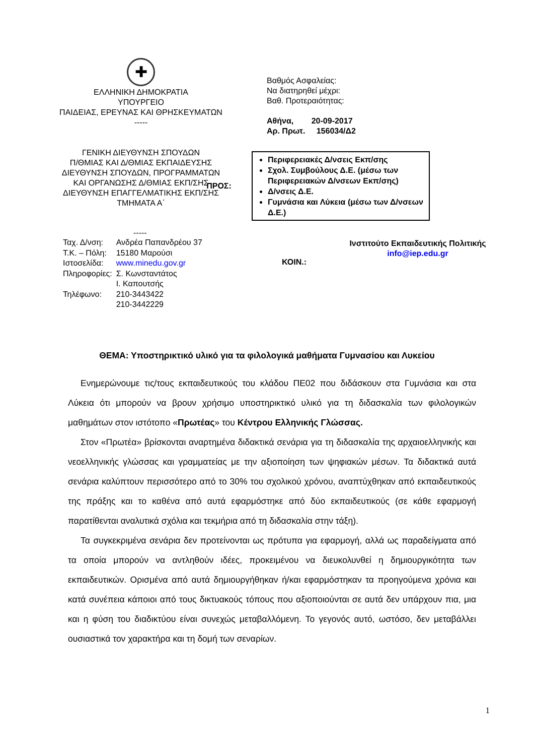✚
ΕΛΛΗΝΙΚΗ ΔΗΜΟΚΡΑΤΙΑ
ΥΠΟΥΡΓΕΙΟ
ΠΑΙΔΕΙΑΣ, ΕΡΕΥΝΑΣ ΚΑΙ ΘΡΗΣΚΕΥΜΑΤΩΝ
-----
ΓΕΝΙΚΗ ΔΙΕΥΘΥΝΣΗ ΣΠΟΥΔΩΝ
Π/ΘΜΙΑΣ ΚΑΙ Δ/ΘΜΙΑΣ ΕΚΠΑΙΔΕΥΣΗΣ
ΔΙΕΥΘΥΝΣΗ ΣΠΟΥΔΩΝ, ΠΡΟΓΡΑΜΜΑΤΩΝ
ΚΑΙ ΟΡΓΑΝΩΣΗΣ Δ/ΘΜΙΑΣ ΕΚΠ/ΣΗΣ
ΔΙΕΥΘΥΝΣΗ ΕΠΑΓΓΕΛΜΑΤΙΚΗΣ ΕΚΠ/ΣΗΣ
ΤΜΗΜΑΤΑ Α΄
Βαθμός Ασφαλείας:
Να διατηρηθεί μέχρι:
Βαθ. Προτεραιότητας:
Αθήνα, 20-09-2017
Αρ. Πρωτ. 156034/Δ2
ΠΡΟΣ:
Περιφερειακές Δ/νσεις Εκπ/σης
Σχολ. Συμβούλους Δ.Ε. (μέσω των Περιφερειακών Δ/νσεων Εκπ/σης)
Δ/νσεις Δ.Ε.
Γυμνάσια και Λύκεια (μέσω των Δ/νσεων Δ.Ε.)
-----
| Ταχ. Δ/νση: | Ανδρέα Παπανδρέου 37 |
| Τ.Κ. – Πόλη: | 15180 Μαρούσι |
| Ιστοσελίδα: | www.minedu.gov.gr |
| Πληροφορίες: | Σ. Κωνσταντάτος Ι. Καπουτσής |
| Τηλέφωνο: | 210-3443422 210-3442229 |
ΚΟΙΝ.:
Ινστιτούτο Εκπαιδευτικής Πολιτικής
info@iep.edu.gr
ΘΕΜΑ: Υποστηρικτικό υλικό για τα φιλολογικά μαθήματα Γυμνασίου και Λυκείου
Ενημερώνουμε τις/τους εκπαιδευτικούς του κλάδου ΠΕ02 που διδάσκουν στα Γυμνάσια και στα Λύκεια ότι μπορούν να βρουν χρήσιμο υποστηρικτικό υλικό για τη διδασκαλία των φιλολογικών μαθημάτων στον ιστότοπο «Πρωτέας» του Κέντρου Ελληνικής Γλώσσας.
Στον «Πρωτέα» βρίσκονται αναρτημένα διδακτικά σενάρια για τη διδασκαλία της αρχαιοελληνικής και νεοελληνικής γλώσσας και γραμματείας με την αξιοποίηση των ψηφιακών μέσων. Τα διδακτικά αυτά σενάρια καλύπτουν περισσότερο από το 30% του σχολικού χρόνου, αναπτύχθηκαν από εκπαιδευτικούς της πράξης και το καθένα από αυτά εφαρμόστηκε από δύο εκπαιδευτικούς (σε κάθε εφαρμογή παρατίθενται αναλυτικά σχόλια και τεκμήρια από τη διδασκαλία στην τάξη).
Τα συγκεκριμένα σενάρια δεν προτείνονται ως πρότυπα για εφαρμογή, αλλά ως παραδείγματα από τα οποία μπορούν να αντληθούν ιδέες, προκειμένου να διευκολυνθεί η δημιουργικότητα των εκπαιδευτικών. Ορισμένα από αυτά δημιουργήθηκαν ή/και εφαρμόστηκαν τα προηγούμενα χρόνια και κατά συνέπεια κάποιοι από τους δικτυακούς τόπους που αξιοποιούνται σε αυτά δεν υπάρχουν πια, μια και η φύση του διαδικτύου είναι συνεχώς μεταβαλλόμενη. Το γεγονός αυτό, ωστόσο, δεν μεταβάλλει ουσιαστικά τον χαρακτήρα και τη δομή των σεναρίων.
1